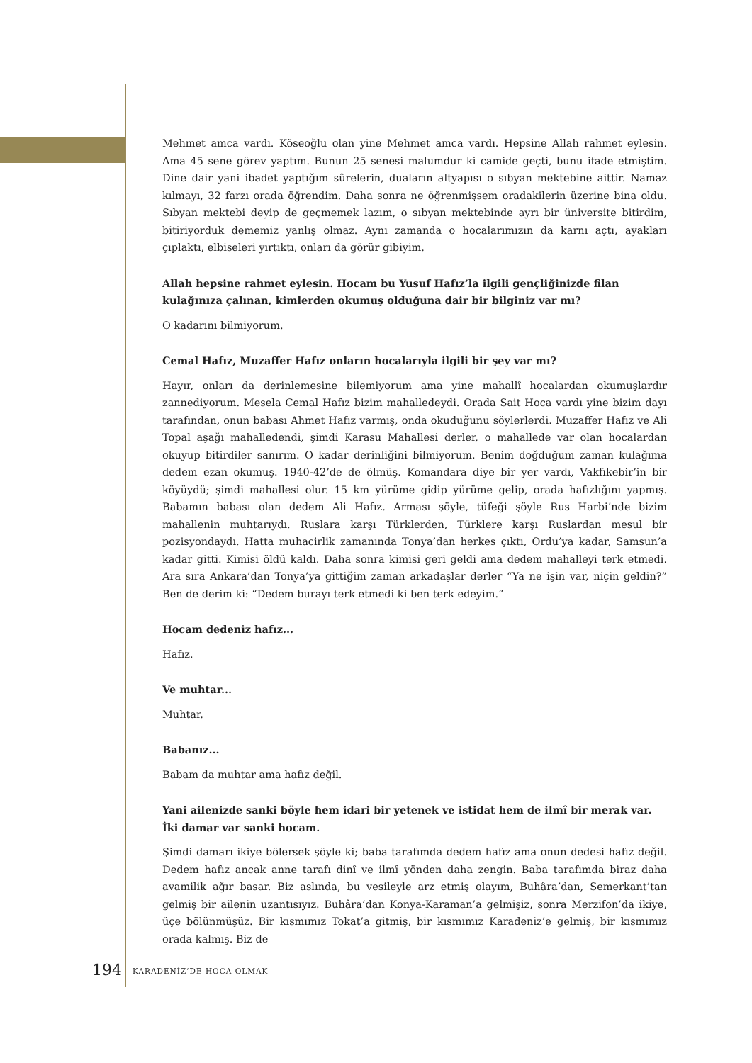Mehmet amca vardı. Köseoğlu olan yine Mehmet amca vardı. Hepsine Allah rahmet eylesin. Ama 45 sene görev yaptım. Bunun 25 senesi malumdur ki camide geçti, bunu ifade etmiştim. Dine dair yani ibadet yaptığım sûrelerin, duaların altyapısı o sıbyan mektebine aittir. Namaz kılmayı, 32 farzı orada öğrendim. Daha sonra ne öğrenmişsem oradakilerin üzerine bina oldu. Sıbyan mektebi deyip de geçmemek lazım, o sıbyan mektebinde ayrı bir üniversite bitirdim, bitiriyorduk dememiz yanlış olmaz. Aynı zamanda o hocalarımızın da karnı açtı, ayakları çıplaktı, elbiseleri yırtıktı, onları da görür gibiyim.
Allah hepsine rahmet eylesin. Hocam bu Yusuf Hafız’la ilgili gençliğinizde filan kulağınıza çalınan, kimlerden okumuş olduğuna dair bir bilginiz var mı?
O kadarını bilmiyorum.
Cemal Hafız, Muzaffer Hafız onların hocalarıyla ilgili bir şey var mı?
Hayır, onları da derinlemesine bilemiyorum ama yine mahallî hocalardan okumuşlardır zannediyorum. Mesela Cemal Hafız bizim mahalledeydi. Orada Sait Hoca vardı yine bizim dayı tarafından, onun babası Ahmet Hafız varmış, onda okuduğunu söylerlerdi. Muzaffer Hafız ve Ali Topal aşağı mahalledendi, şimdi Karasu Mahallesi derler, o mahallede var olan hocalardan okuyup bitirdiler sanırım. O kadar derinliğini bilmiyorum. Benim doğduğum zaman kulağıma dedem ezan okumuş. 1940-42’de de ölmüş. Komandara diye bir yer vardı, Vakfıkebir’in bir köyüydü; şimdi mahallesi olur. 15 km yürüme gidip yürüme gelip, orada hafızlığını yapmış. Babamın babası olan dedem Ali Hafız. Arması şöyle, tüfeği şöyle Rus Harbi’nde bizim mahallenin muhtarıydı. Ruslara karşı Türklerden, Türklere karşı Ruslardan mesul bir pozisyondaydı. Hatta muhacirlik zamanında Tonya’dan herkes çıktı, Ordu’ya kadar, Samsun’a kadar gitti. Kimisi öldü kaldı. Daha sonra kimisi geri geldi ama dedem mahalleyi terk etmedi. Ara sıra Ankara’dan Tonya’ya gittiğim zaman arkadaşlar derler “Ya ne işin var, niçin geldin?” Ben de derim ki: “Dedem burayı terk etmedi ki ben terk edeyim.”
Hocam dedeniz hafız...
Hafız.
Ve muhtar...
Muhtar.
Babanız...
Babam da muhtar ama hafız değil.
Yani ailenizde sanki böyle hem idari bir yetenek ve istidat hem de ilmî bir merak var. İki damar var sanki hocam.
Şimdi damarı ikiye bölersek şöyle ki; baba tarafımda dedem hafız ama onun dedesi hafız değil. Dedem hafız ancak anne tarafı dinî ve ilmî yönden daha zengin. Baba tarafımda biraz daha avamilik ağır basar. Biz aslında, bu vesileyle arz etmiş olayım, Buhâra’dan, Semerkant’tan gelmiş bir ailenin uzantısıyız. Buhâra’dan Konya-Karaman’a gelmişiz, sonra Merzifon’da ikiye, üçe bölünmüşüz. Bir kısmımız Tokat’a gitmiş, bir kısmımız Karadeniz’e gelmiş, bir kısmımız orada kalmış. Biz de
194 KARADENİZ’DE HOCA OLMAK